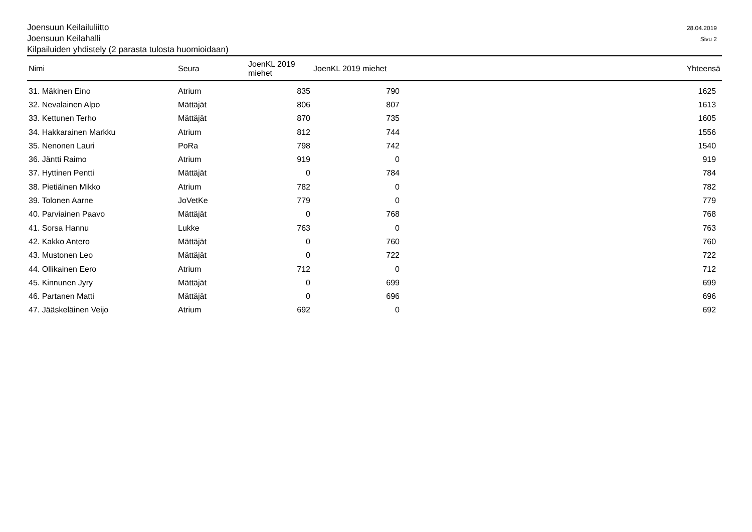Joensuun Keilailuliitto
Joensuun Keilahalli
Kilpailuiden yhdistely (2 parasta tulosta huomioidaan)
28.04.2019
Sivu 2
| Nimi | Seura | JoenKL 2019 miehet | JoenKL 2019 miehet | | Yhteensä |
| --- | --- | --- | --- | --- | --- |
| 31. Mäkinen Eino | Atrium | 835 | 790 | | 1625 |
| 32. Nevalainen Alpo | Mättäjät | 806 | 807 | | 1613 |
| 33. Kettunen Terho | Mättäjät | 870 | 735 | | 1605 |
| 34. Hakkarainen Markku | Atrium | 812 | 744 | | 1556 |
| 35. Nenonen Lauri | PoRa | 798 | 742 | | 1540 |
| 36. Jäntti Raimo | Atrium | 919 | 0 | | 919 |
| 37. Hyttinen Pentti | Mättäjät | 0 | 784 | | 784 |
| 38. Pietiäinen Mikko | Atrium | 782 | 0 | | 782 |
| 39. Tolonen Aarne | JoVetKe | 779 | 0 | | 779 |
| 40. Parviainen Paavo | Mättäjät | 0 | 768 | | 768 |
| 41. Sorsa Hannu | Lukke | 763 | 0 | | 763 |
| 42. Kakko Antero | Mättäjät | 0 | 760 | | 760 |
| 43. Mustonen Leo | Mättäjät | 0 | 722 | | 722 |
| 44. Ollikainen Eero | Atrium | 712 | 0 | | 712 |
| 45. Kinnunen Jyry | Mättäjät | 0 | 699 | | 699 |
| 46. Partanen Matti | Mättäjät | 0 | 696 | | 696 |
| 47. Jääskeläinen Veijo | Atrium | 692 | 0 | | 692 |